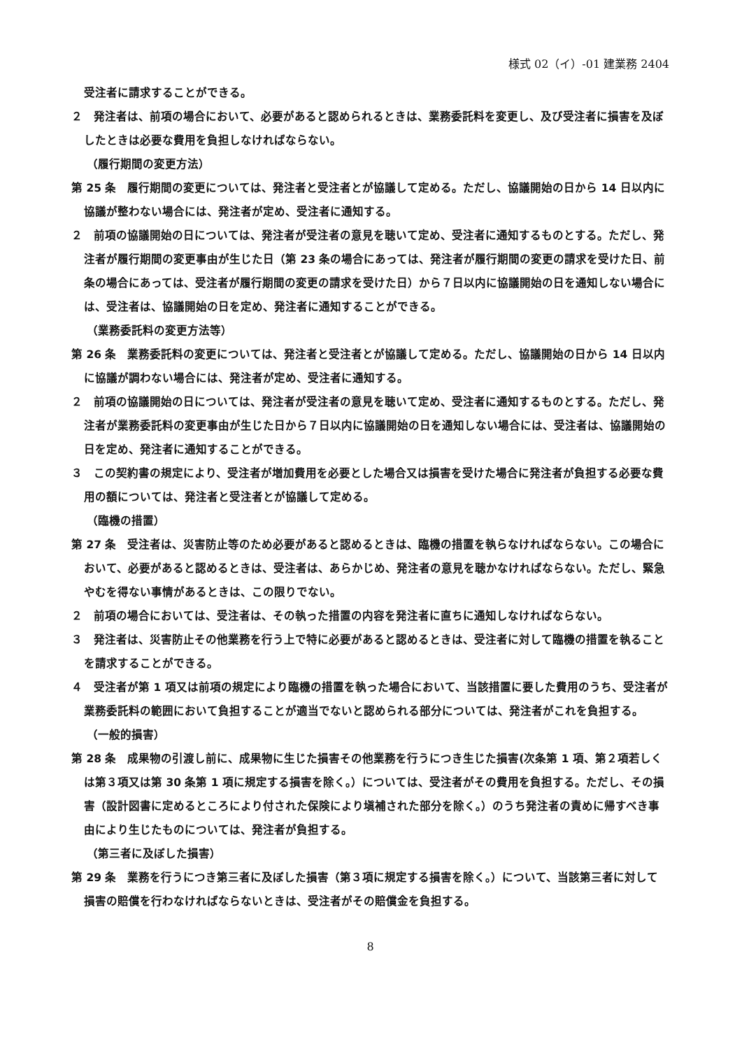様式 02（イ）-01 建業務 2404
受注者に請求することができる。
２　発注者は、前項の場合において、必要があると認められるときは、業務委託料を変更し、及び受注者に損害を及ぼしたときは必要な費用を負担しなければならない。
（履行期間の変更方法）
第 25 条　履行期間の変更については、発注者と受注者とが協議して定める。ただし、協議開始の日から 14 日以内に協議が整わない場合には、発注者が定め、受注者に通知する。
２　前項の協議開始の日については、発注者が受注者の意見を聴いて定め、受注者に通知するものとする。ただし、発注者が履行期間の変更事由が生じた日（第 23 条の場合にあっては、発注者が履行期間の変更の請求を受けた日、前条の場合にあっては、受注者が履行期間の変更の請求を受けた日）から７日以内に協議開始の日を通知しない場合には、受注者は、協議開始の日を定め、発注者に通知することができる。
（業務委託料の変更方法等）
第 26 条　業務委託料の変更については、発注者と受注者とが協議して定める。ただし、協議開始の日から 14 日以内に協議が調わない場合には、発注者が定め、受注者に通知する。
２　前項の協議開始の日については、発注者が受注者の意見を聴いて定め、受注者に通知するものとする。ただし、発注者が業務委託料の変更事由が生じた日から７日以内に協議開始の日を通知しない場合には、受注者は、協議開始の日を定め、発注者に通知することができる。
３　この契約書の規定により、受注者が増加費用を必要とした場合又は損害を受けた場合に発注者が負担する必要な費用の額については、発注者と受注者とが協議して定める。
（臨機の措置）
第 27 条　受注者は、災害防止等のため必要があると認めるときは、臨機の措置を執らなければならない。この場合において、必要があると認めるときは、受注者は、あらかじめ、発注者の意見を聴かなければならない。ただし、緊急やむを得ない事情があるときは、この限りでない。
２　前項の場合においては、受注者は、その執った措置の内容を発注者に直ちに通知しなければならない。
３　発注者は、災害防止その他業務を行う上で特に必要があると認めるときは、受注者に対して臨機の措置を執ることを請求することができる。
４　受注者が第 1 項又は前項の規定により臨機の措置を執った場合において、当該措置に要した費用のうち、受注者が業務委託料の範囲において負担することが適当でないと認められる部分については、発注者がこれを負担する。
（一般的損害）
第 28 条　成果物の引渡し前に、成果物に生じた損害その他業務を行うにつき生じた損害(次条第 1 項、第２項若しくは第３項又は第 30 条第 1 項に規定する損害を除く。）については、受注者がその費用を負担する。ただし、その損害（設計図書に定めるところにより付された保険により塡補された部分を除く。）のうち発注者の責めに帰すべき事由により生じたものについては、発注者が負担する。
（第三者に及ぼした損害）
第 29 条　業務を行うにつき第三者に及ぼした損害（第３項に規定する損害を除く。）について、当該第三者に対して損害の賠償を行わなければならないときは、受注者がその賠償金を負担する。
8